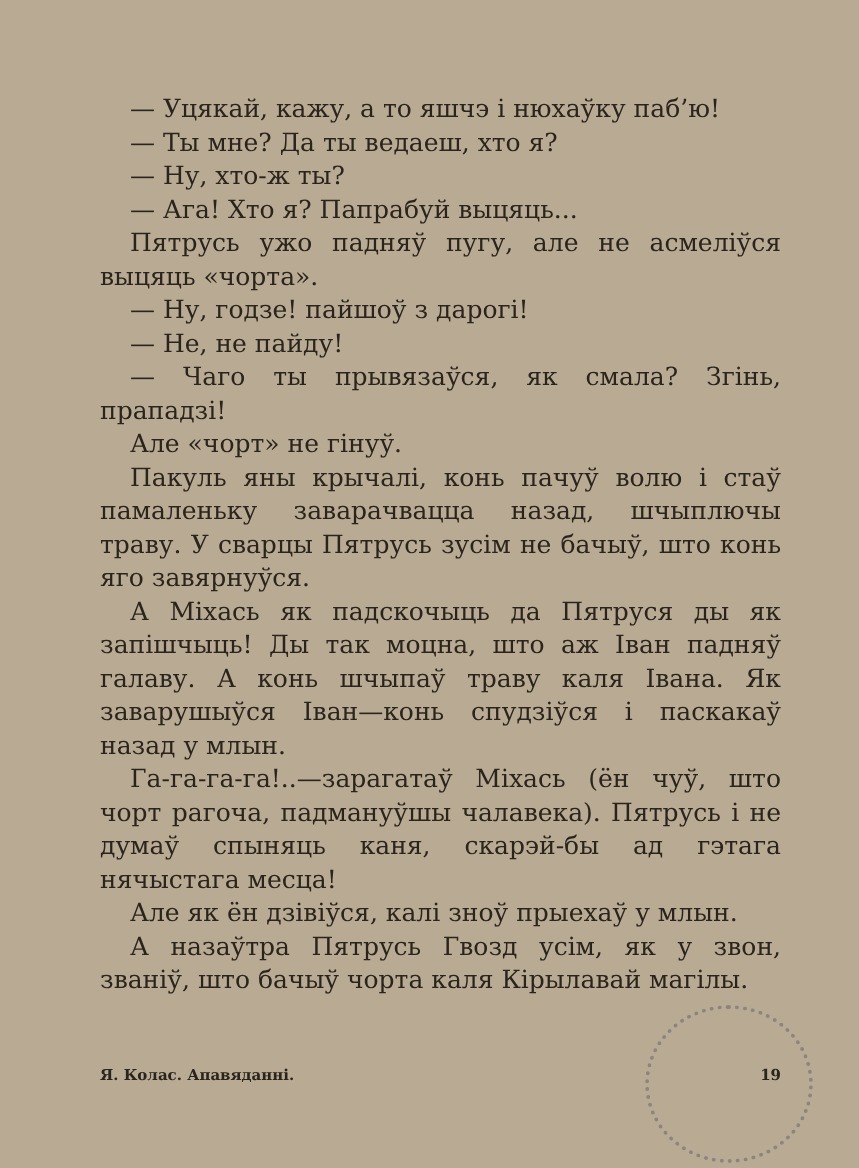— Уцякай, кажу, а то яшчэ і нюхаўку паб’ю!
— Ты мне? Да ты ведаеш, хто я?
— Ну, хто-ж ты?
— Ага! Хто я? Папрабуй выцяць...
Пятрусь ужо падняў пугу, але не асмеліўся выцяць «чорта».
— Ну, годзе! пайшоў з дарогі!
— Не, не пайду!
— Чаго ты прывязаўся, як смала? Згінь, прападзі!
Але «чорт» не гінуў.
Пакуль яны крычалі, конь пачуў волю і стаў памаленьку заварачвацца назад, шчыплючы траву. У сварцы Пятрусь зусім не бачыў, што конь яго завярнуўся.
А Міхась як падскочыць да Пятруся ды як запішчыць! Ды так моцна, што аж Іван падняў галаву. А конь шчыпаў траву каля Івана. Як заварушыўся Іван—конь спудзіўся і паскакаў назад у млын.
Га-га-га-га!..—зарагатаў Міхась (ён чуў, што чорт рагоча, падмануўшы чалавека). Пятрусь і не думаў спыняць каня, скарэй-бы ад гэтага нячыстага месца!
Але як ён дзівіўся, калі зноў прыехаў у млын.
А назаўтра Пятрусь Гвозд усім, як у звон, звaніў, што бачыў чорта каля Кірылавай магілы.
Я. Колас. Апавяданні. 19